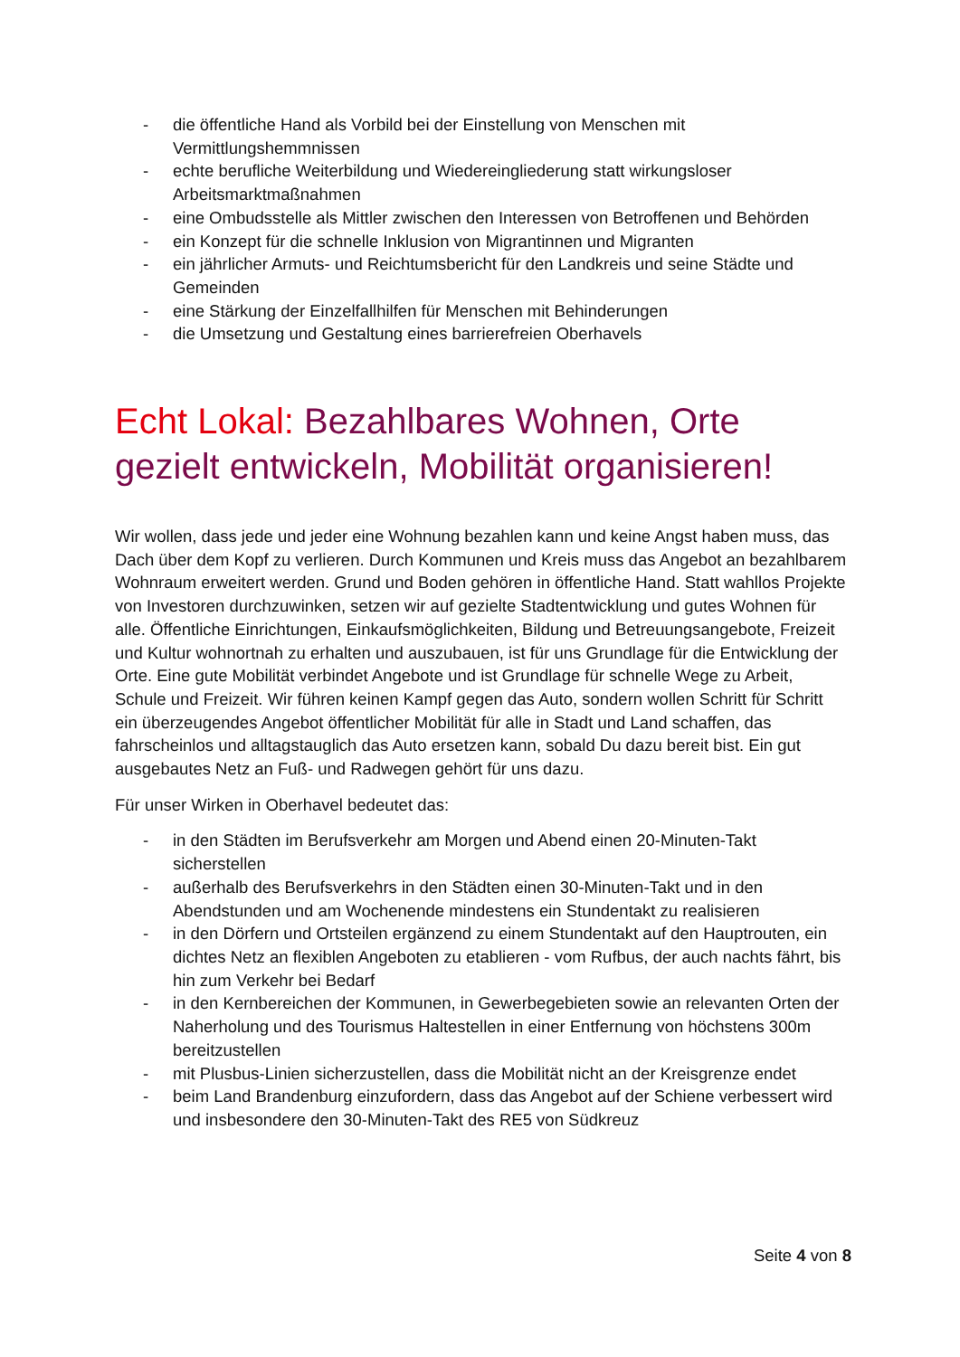- die öffentliche Hand als Vorbild bei der Einstellung von Menschen mit Vermittlungshemmnissen
- echte berufliche Weiterbildung und Wiedereingliederung statt wirkungsloser Arbeitsmarktmaßnahmen
- eine Ombudsstelle als Mittler zwischen den Interessen von Betroffenen und Behörden
- ein Konzept für die schnelle Inklusion von Migrantinnen und Migranten
- ein jährlicher Armuts- und Reichtumsbericht für den Landkreis und seine Städte und Gemeinden
- eine Stärkung der Einzelfallhilfen für Menschen mit Behinderungen
- die Umsetzung und Gestaltung eines barrierefreien Oberhavels
Echt Lokal: Bezahlbares Wohnen, Orte gezielt entwickeln, Mobilität organisieren!
Wir wollen, dass jede und jeder eine Wohnung bezahlen kann und keine Angst haben muss, das Dach über dem Kopf zu verlieren. Durch Kommunen und Kreis muss das Angebot an bezahlbarem Wohnraum erweitert werden. Grund und Boden gehören in öffentliche Hand. Statt wahllos Projekte von Investoren durchzuwinken, setzen wir auf gezielte Stadtentwicklung und gutes Wohnen für alle. Öffentliche Einrichtungen, Einkaufsmöglichkeiten, Bildung und Betreuungsangebote, Freizeit und Kultur wohnortnah zu erhalten und auszubauen, ist für uns Grundlage für die Entwicklung der Orte. Eine gute Mobilität verbindet Angebote und ist Grundlage für schnelle Wege zu Arbeit, Schule und Freizeit. Wir führen keinen Kampf gegen das Auto, sondern wollen Schritt für Schritt ein überzeugendes Angebot öffentlicher Mobilität für alle in Stadt und Land schaffen, das fahrscheinlos und alltagstauglich das Auto ersetzen kann, sobald Du dazu bereit bist. Ein gut ausgebautes Netz an Fuß- und Radwegen gehört für uns dazu.
Für unser Wirken in Oberhavel bedeutet das:
- in den Städten im Berufsverkehr am Morgen und Abend einen 20-Minuten-Takt sicherstellen
- außerhalb des Berufsverkehrs in den Städten einen 30-Minuten-Takt und in den Abendstunden und am Wochenende mindestens ein Stundentakt zu realisieren
- in den Dörfern und Ortsteilen ergänzend zu einem Stundentakt auf den Hauptrouten, ein dichtes Netz an flexiblen Angeboten zu etablieren - vom Rufbus, der auch nachts fährt, bis hin zum Verkehr bei Bedarf
- in den Kernbereichen der Kommunen, in Gewerbegebieten sowie an relevanten Orten der Naherholung und des Tourismus Haltestellen in einer Entfernung von höchstens 300m bereitzustellen
- mit Plusbus-Linien sicherzustellen, dass die Mobilität nicht an der Kreisgrenze endet
- beim Land Brandenburg einzufordern, dass das Angebot auf der Schiene verbessert wird und insbesondere den 30-Minuten-Takt des RE5 von Südkreuz
Seite 4 von 8